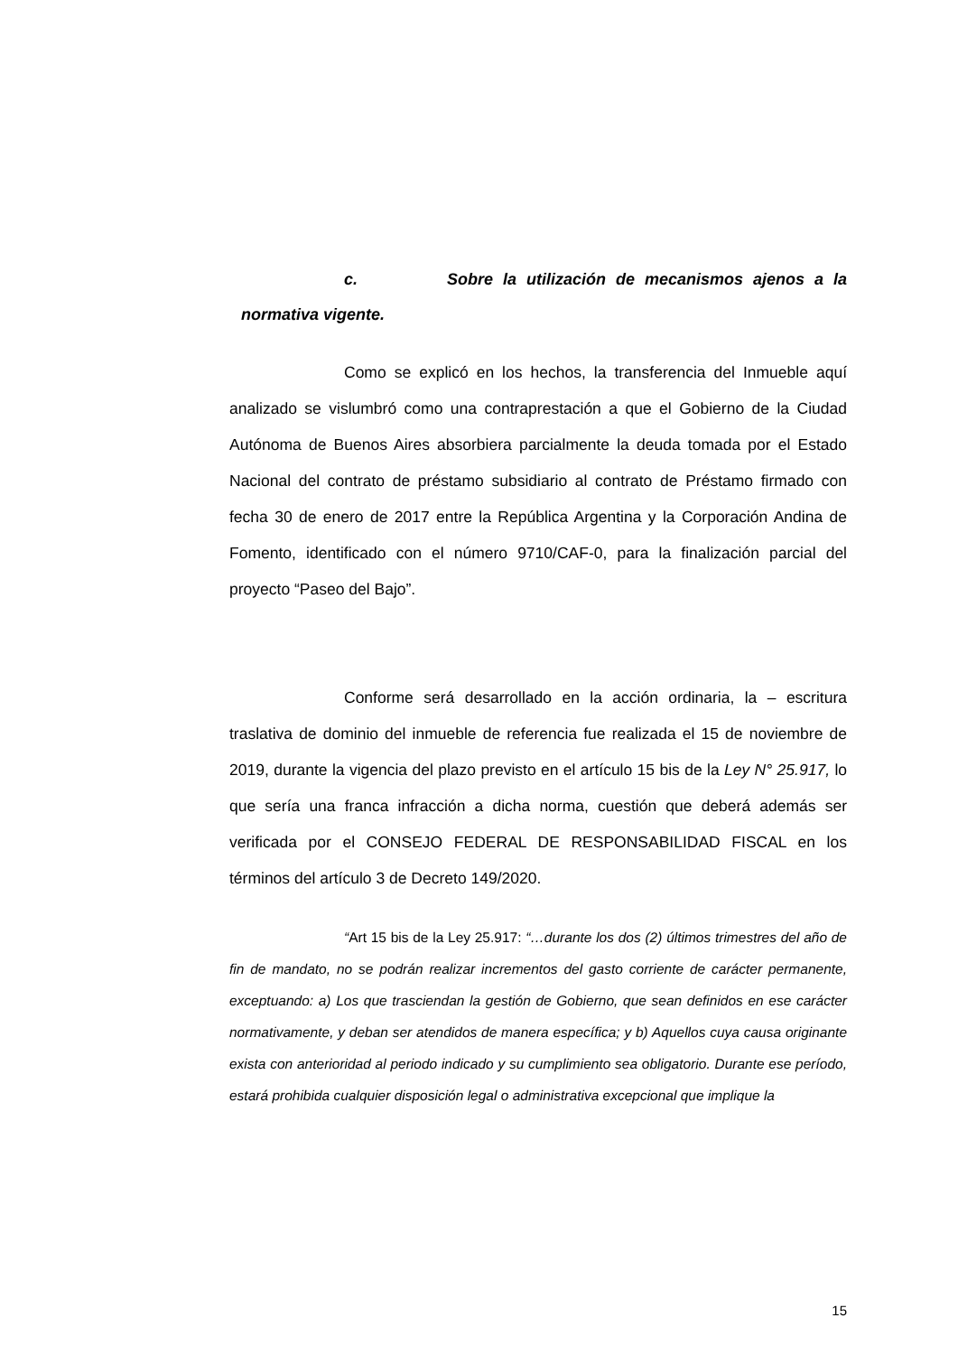c. Sobre la utilización de mecanismos ajenos a la normativa vigente.
Como se explicó en los hechos, la transferencia del Inmueble aquí analizado se vislumbró como una contraprestación a que el Gobierno de la Ciudad Autónoma de Buenos Aires absorbiera parcialmente la deuda tomada por el Estado Nacional del contrato de préstamo subsidiario al contrato de Préstamo firmado con fecha 30 de enero de 2017 entre la República Argentina y la Corporación Andina de Fomento, identificado con el número 9710/CAF-0, para la finalización parcial del proyecto “Paseo del Bajo”.
Conforme será desarrollado en la acción ordinaria, la – escritura traslativa de dominio del inmueble de referencia fue realizada el 15 de noviembre de 2019, durante la vigencia del plazo previsto en el artículo 15 bis de la Ley N° 25.917, lo que sería una franca infracción a dicha norma, cuestión que deberá además ser verificada por el CONSEJO FEDERAL DE RESPONSABILIDAD FISCAL en los términos del artículo 3 de Decreto 149/2020.
“Art 15 bis de la Ley 25.917: “…durante los dos (2) últimos trimestres del año de fin de mandato, no se podrán realizar incrementos del gasto corriente de carácter permanente, exceptuando: a) Los que trasciendan la gestión de Gobierno, que sean definidos en ese carácter normativamente, y deban ser atendidos de manera específica; y b) Aquellos cuya causa originante exista con anterioridad al periodo indicado y su cumplimiento sea obligatorio. Durante ese período, estará prohibida cualquier disposición legal o administrativa excepcional que implique la
15